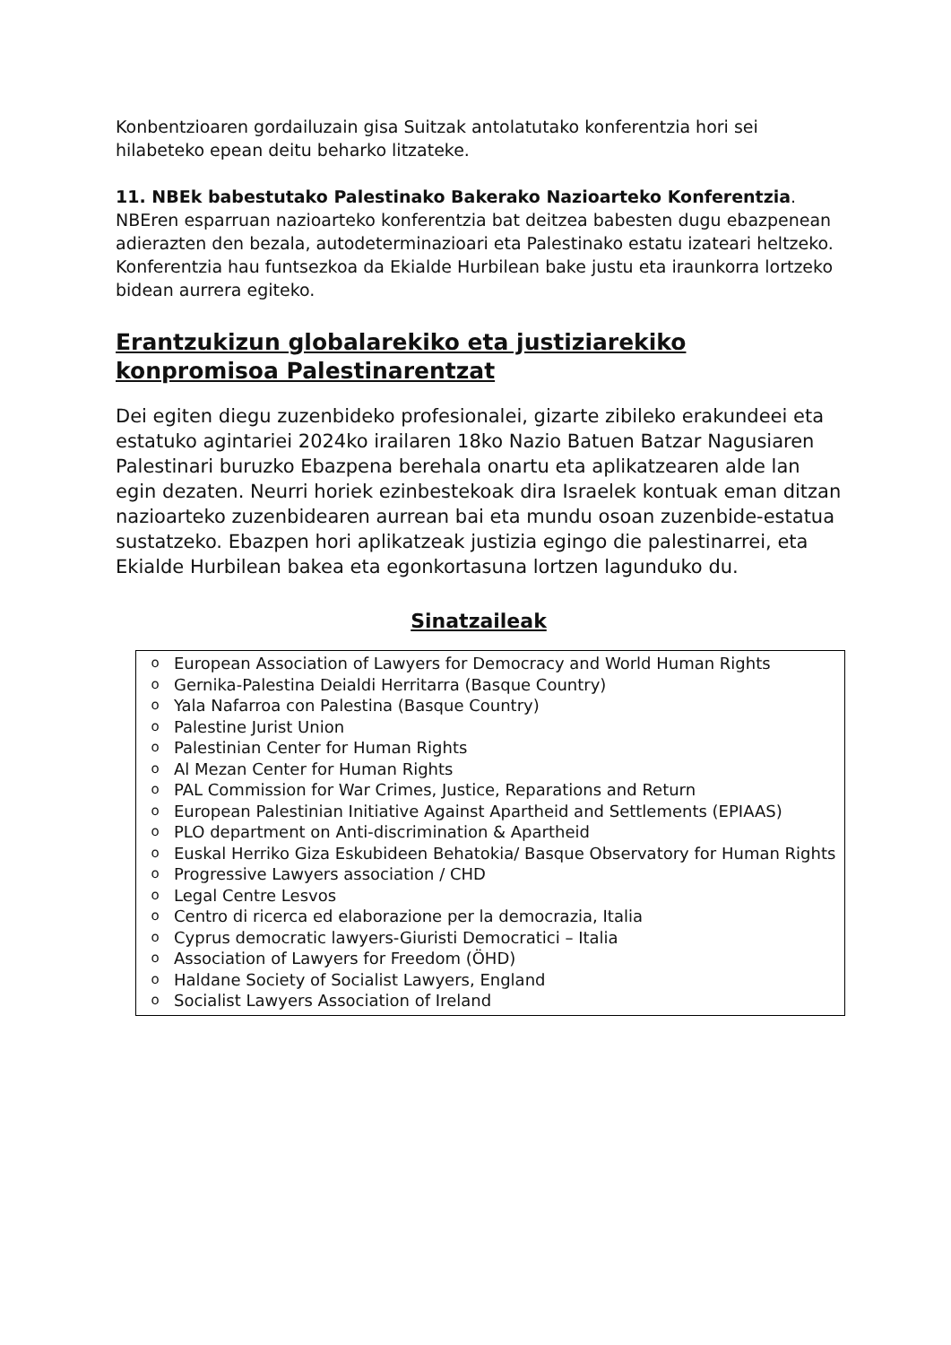Konbentzioaren gordailuzain gisa Suitzak antolatutako konferentzia hori sei hilabeteko epean deitu beharko litzateke.
11. NBEk babestutako Palestinako Bakerako Nazioarteko Konferentzia. NBEren esparruan nazioarteko konferentzia bat deitzea babesten dugu ebazpenean adierazten den bezala, autodeterminazioari eta Palestinako estatu izateari heltzeko. Konferentzia hau funtsezkoa da Ekialde Hurbilean bake justu eta iraunkorra lortzeko bidean aurrera egiteko.
Erantzukizun globalarekiko eta justiziarekiko konpromisoa Palestinarentzat
Dei egiten diegu zuzenbideko profesionalei, gizarte zibileko erakundeei eta estatuko agintariei 2024ko irailaren 18ko Nazio Batuen Batzar Nagusiaren Palestinari buruzko Ebazpena berehala onartu eta aplikatzearen alde lan egin dezaten. Neurri horiek ezinbestekoak dira Israelek kontuak eman ditzan nazioarteko zuzenbidearen aurrean bai eta mundu osoan zuzenbide-estatua sustatzeko. Ebazpen hori aplikatzeak justizia egingo die palestinarrei, eta Ekialde Hurbilean bakea eta egonkortasuna lortzen lagunduko du.
Sinatzaileak
o European Association of Lawyers for Democracy and World Human Rights
o Gernika-Palestina Deialdi Herritarra (Basque Country)
o Yala Nafarroa con Palestina (Basque Country)
o Palestine Jurist Union
o Palestinian Center for Human Rights
o Al Mezan Center for Human Rights
o PAL Commission for War Crimes, Justice, Reparations and Return
o European Palestinian Initiative Against Apartheid and Settlements (EPIAAS)
o PLO department on Anti-discrimination & Apartheid
o Euskal Herriko Giza Eskubideen Behatokia/ Basque Observatory for Human Rights
o Progressive Lawyers association / CHD
o Legal Centre Lesvos
o Centro di ricerca ed elaborazione per la democrazia, Italia
o Cyprus democratic lawyers-Giuristi Democratici – Italia
o Association of Lawyers for Freedom (ÖHD)
o Haldane Society of Socialist Lawyers, England
o Socialist Lawyers Association of Ireland